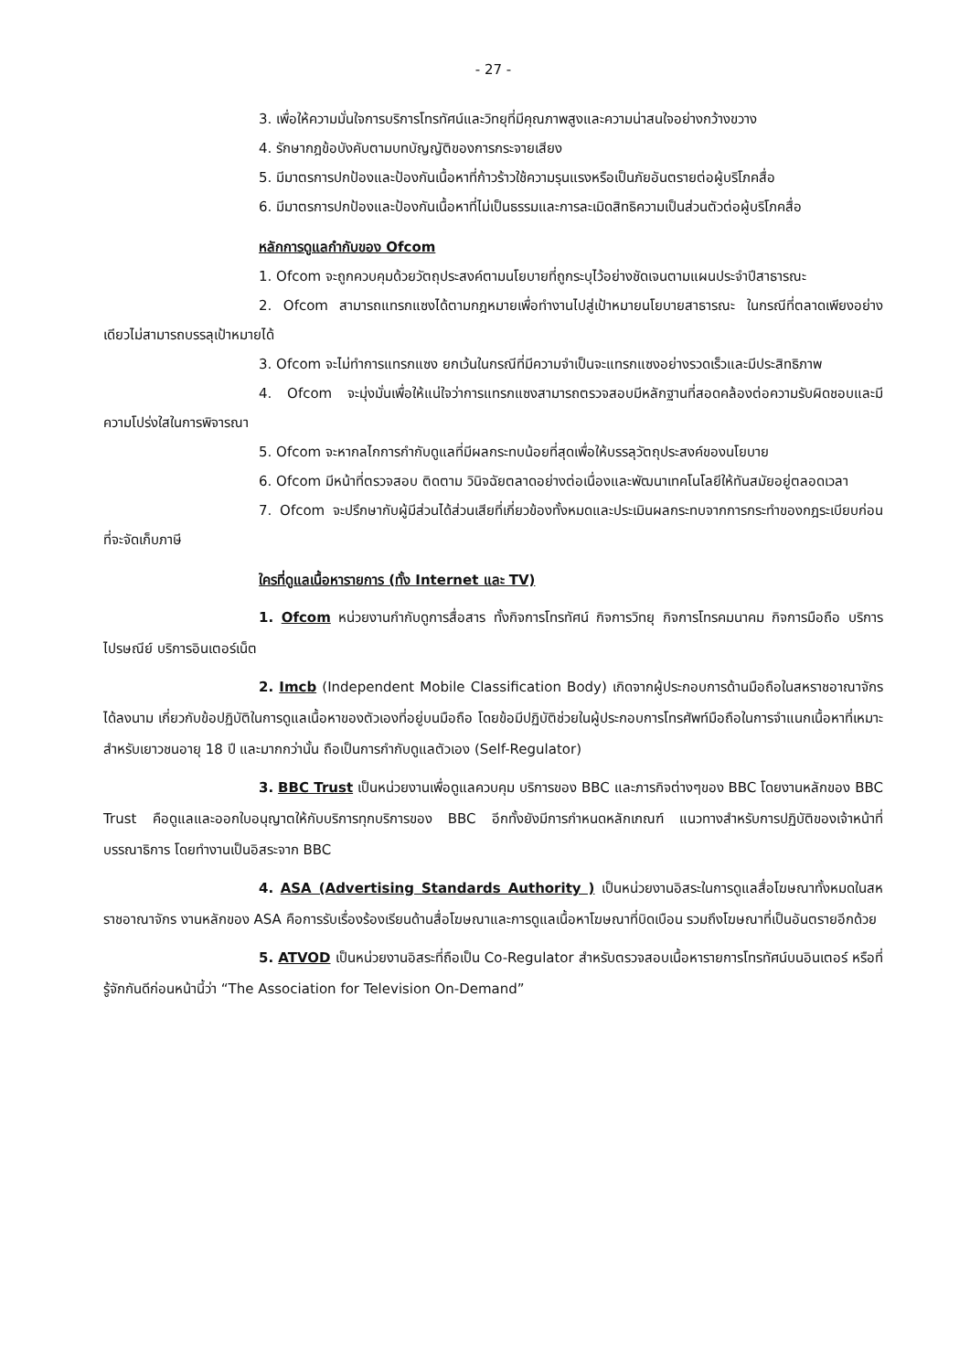- 27 -
3. เพื่อให้ความมั่นใจการบริการโทรทัศน์และวิทยุที่มีคุณภาพสูงและความน่าสนใจอย่างกว้างขวาง
4. รักษากฎข้อบังคับตามบทบัญญัติของการกระจายเสียง
5. มีมาตรการปกป้องและป้องกันเนื้อหาที่ก้าวร้าวใช้ความรุนแรงหรือเป็นภัยอันตรายต่อผู้บริโภคสื่อ
6. มีมาตรการปกป้องและป้องกันเนื้อหาที่ไม่เป็นธรรมและการละเมิดสิทธิความเป็นส่วนตัวต่อผู้บริโภคสื่อ
หลักการดูแลกำกับของ Ofcom
1. Ofcom จะถูกควบคุมด้วยวัตถุประสงค์ตามนโยบายที่ถูกระบุไว้อย่างชัดเจนตามแผนประจำปีสาธารณะ
2. Ofcom สามารถแทรกแซงได้ตามกฎหมายเพื่อทำงานไปสู่เป้าหมายนโยบายสาธารณะ ในกรณีที่ตลาดเพียงอย่างเดียวไม่สามารถบรรลุเป้าหมายได้
3. Ofcom จะไม่ทำการแทรกแซง ยกเว้นในกรณีที่มีความจำเป็นจะแทรกแซงอย่างรวดเร็วและมีประสิทธิภาพ
4. Ofcom จะมุ่งมั่นเพื่อให้แน่ใจว่าการแทรกแซงสามารถตรวจสอบมีหลักฐานที่สอดคล้องต่อความรับผิดชอบและมีความโปร่งใสในการพิจารณา
5. Ofcom จะหากลไกการกำกับดูแลที่มีผลกระทบน้อยที่สุดเพื่อให้บรรลุวัตถุประสงค์ของนโยบาย
6. Ofcom มีหน้าที่ตรวจสอบ ติดตาม วินิจฉัยตลาดอย่างต่อเนื่องและพัฒนาเทคโนโลยีให้ทันสมัยอยู่ตลอดเวลา
7. Ofcom จะปรึกษากับผู้มีส่วนได้ส่วนเสียที่เกี่ยวข้องทั้งหมดและประเมินผลกระทบจากการกระทำของกฎระเบียบก่อนที่จะจัดเก็บภาษี
ใครที่ดูแลเนื้อหารายการ (ทั้ง Internet และ TV)
1. Ofcom หน่วยงานกำกับดูการสื่อสาร ทั้งกิจการโทรทัศน์ กิจการวิทยุ กิจการโทรคมนาคม กิจการมือถือ บริการไปรษณีย์ บริการอินเตอร์เน็ต
2. Imcb (Independent Mobile Classification Body) เกิดจากผู้ประกอบการด้านมือถือในสหราชอาณาจักรได้ลงนาม เกี่ยวกับข้อปฏิบัติในการดูแลเนื้อหาของตัวเองที่อยู่บนมือถือ โดยข้อมีปฏิบัติช่วยในผู้ประกอบการโทรศัพท์มือถือในการจำแนกเนื้อหาที่เหมาะสำหรับเยาวชนอายุ 18 ปี และมากกว่านั้น ถือเป็นการกำกับดูแลตัวเอง (Self-Regulator)
3. BBC Trust เป็นหน่วยงานเพื่อดูแลควบคุม บริการของ BBC และภารกิจต่างๆของ BBC โดยงานหลักของ BBC Trust คือดูแลและออกใบอนุญาตให้กับบริการทุกบริการของ BBC อีกทั้งยังมีการกำหนดหลักเกณฑ์ แนวทางสำหรับการปฏิบัติของเจ้าหน้าที่บรรณาธิการ โดยทำงานเป็นอิสระจาก BBC
4. ASA (Advertising Standards Authority ) เป็นหน่วยงานอิสระในการดูแลสื่อโฆษณาทั้งหมดในสหราชอาณาจักร งานหลักของ ASA คือการรับเรื่องร้องเรียนด้านสื่อโฆษณาและการดูแลเนื้อหาโฆษณาที่บิดเบือน รวมถึงโฆษณาที่เป็นอันตรายอีกด้วย
5. ATVOD เป็นหน่วยงานอิสระที่ถือเป็น Co-Regulator สำหรับตรวจสอบเนื้อหารายการโทรทัศน์บนอินเตอร์ หรือที่รู้จักกันดีก่อนหน้านี้ว่า “The Association for Television On-Demand”